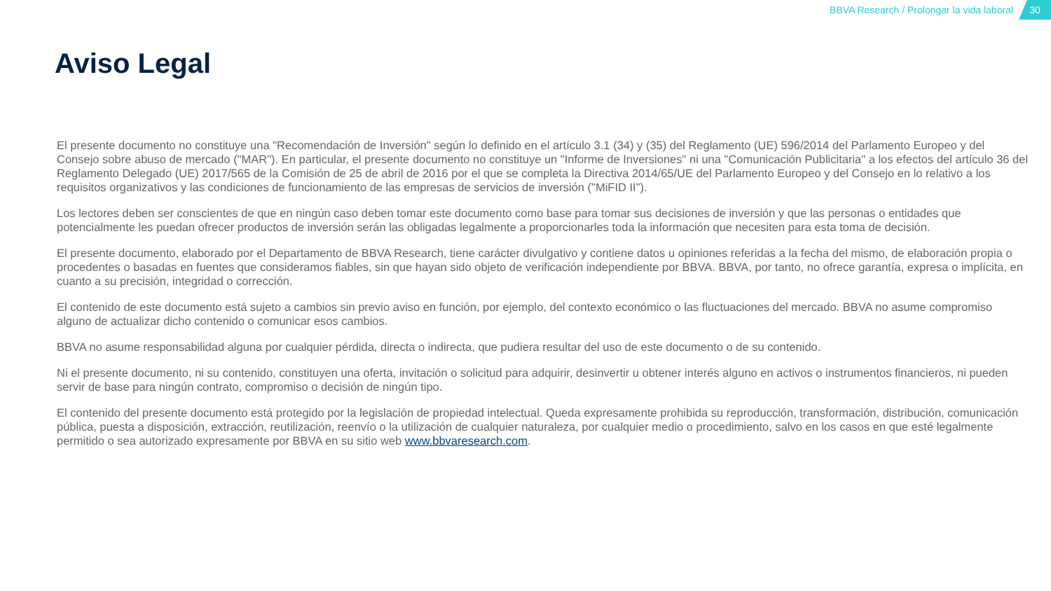BBVA Research / Prolongar la vida laboral 30
Aviso Legal
El presente documento no constituye una "Recomendación de Inversión" según lo definido en el artículo 3.1 (34) y (35) del Reglamento (UE) 596/2014 del Parlamento Europeo y del Consejo sobre abuso de mercado ("MAR"). En particular, el presente documento no constituye un "Informe de Inversiones" ni una "Comunicación Publicitaria" a los efectos del artículo 36 del Reglamento Delegado (UE) 2017/565 de la Comisión de 25 de abril de 2016 por el que se completa la Directiva 2014/65/UE del Parlamento Europeo y del Consejo en lo relativo a los requisitos organizativos y las condiciones de funcionamiento de las empresas de servicios de inversión ("MiFID II").
Los lectores deben ser conscientes de que en ningún caso deben tomar este documento como base para tomar sus decisiones de inversión y que las personas o entidades que potencialmente les puedan ofrecer productos de inversión serán las obligadas legalmente a proporcionarles toda la información que necesiten para esta toma de decisión.
El presente documento, elaborado por el Departamento de BBVA Research, tiene carácter divulgativo y contiene datos u opiniones referidas a la fecha del mismo, de elaboración propia o procedentes o basadas en fuentes que consideramos fiables, sin que hayan sido objeto de verificación independiente por BBVA. BBVA, por tanto, no ofrece garantía, expresa o implícita, en cuanto a su precisión, integridad o corrección.
El contenido de este documento está sujeto a cambios sin previo aviso en función, por ejemplo, del contexto económico o las fluctuaciones del mercado. BBVA no asume compromiso alguno de actualizar dicho contenido o comunicar esos cambios.
BBVA no asume responsabilidad alguna por cualquier pérdida, directa o indirecta, que pudiera resultar del uso de este documento o de su contenido.
Ni el presente documento, ni su contenido, constituyen una oferta, invitación o solicitud para adquirir, desinvertir u obtener interés alguno en activos o instrumentos financieros, ni pueden servir de base para ningún contrato, compromiso o decisión de ningún tipo.
El contenido del presente documento está protegido por la legislación de propiedad intelectual. Queda expresamente prohibida su reproducción, transformación, distribución, comunicación pública, puesta a disposición, extracción, reutilización, reenvío o la utilización de cualquier naturaleza, por cualquier medio o procedimiento, salvo en los casos en que esté legalmente permitido o sea autorizado expresamente por BBVA en su sitio web www.bbvaresearch.com.